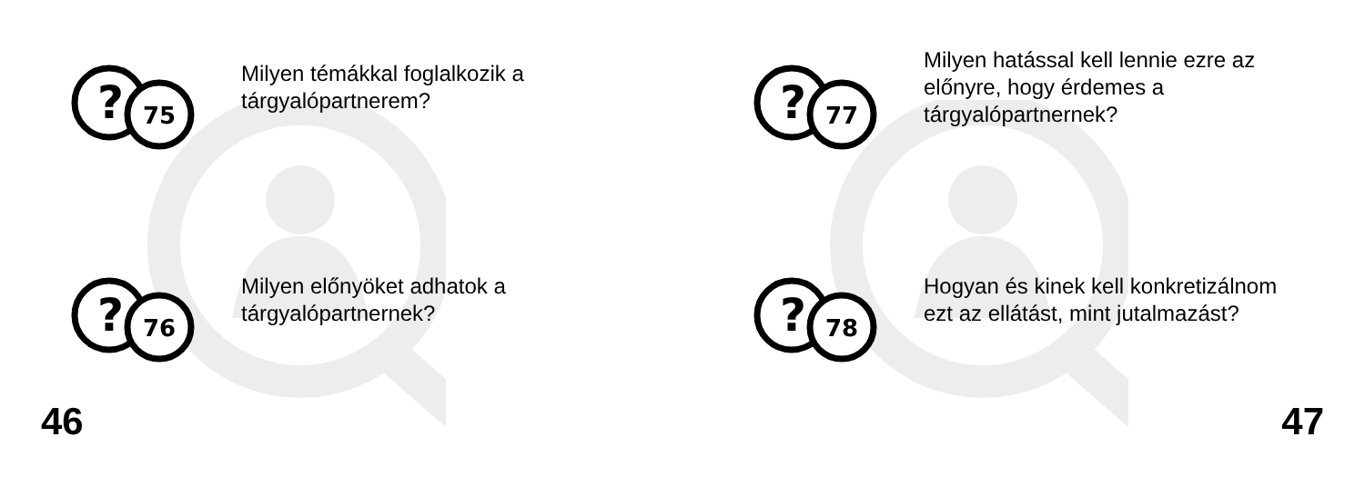?
75
Milyen témákkal foglalkozik a
tárgyalópartnerem?
?
76
Milyen előnyöket adhatok a
tárgyalópartnernek?
46
?
77
Milyen hatással kell lennie ezre az
előnyre, hogy érdemes a
tárgyalópartnernek?
?
78
Hogyan és kinek kell konkretizálnom
ezt az ellátást, mint jutalmazást?
47